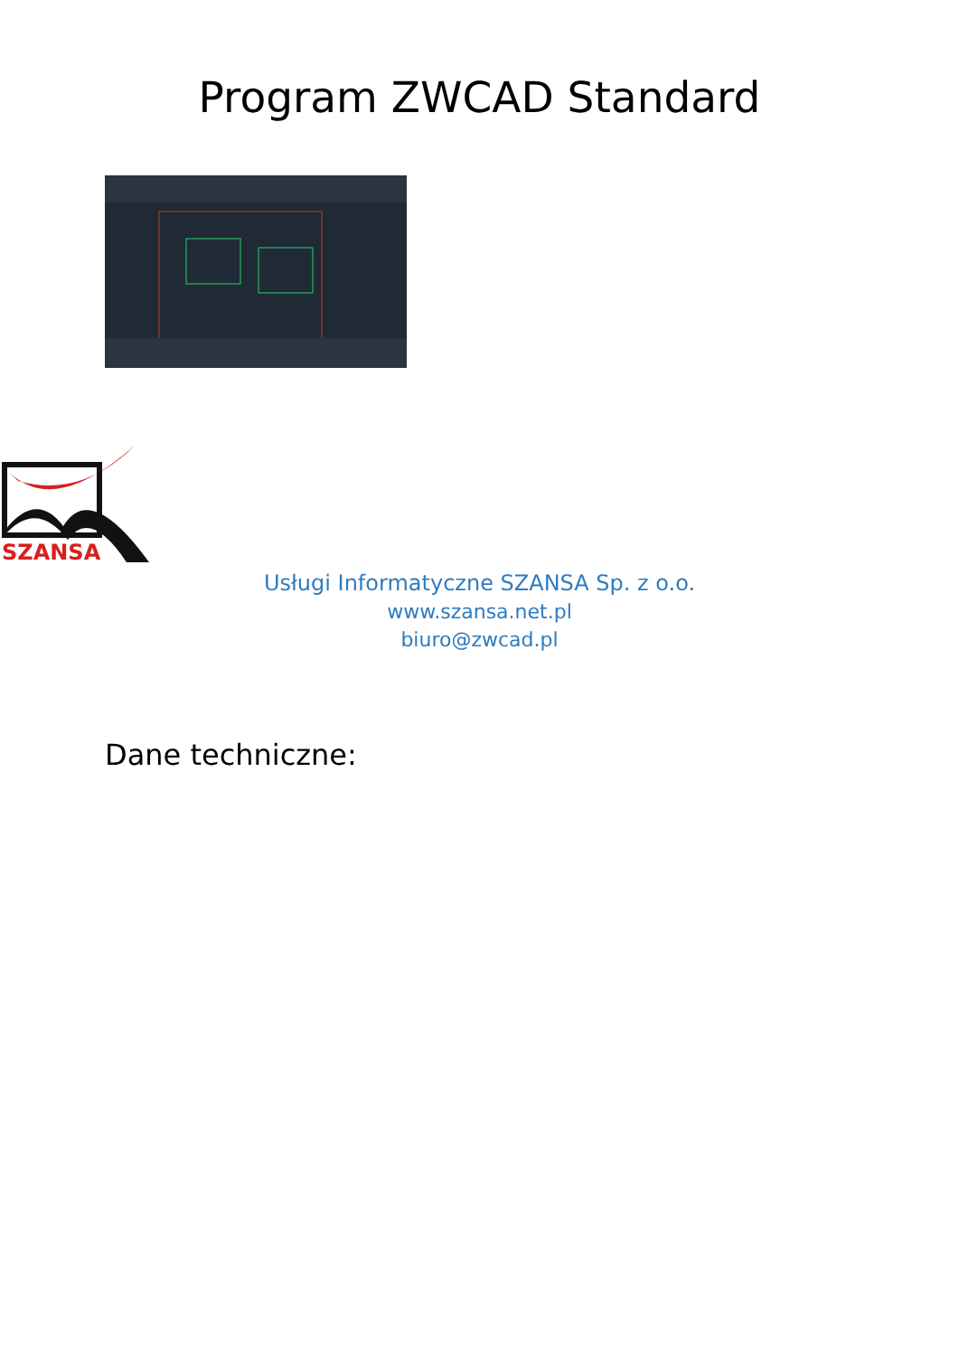Program ZWCAD Standard
SZANSA
Usługi Informatyczne SZANSA Sp. z o.o.
www.szansa.net.pl
biuro@zwcad.pl
Dane techniczne: